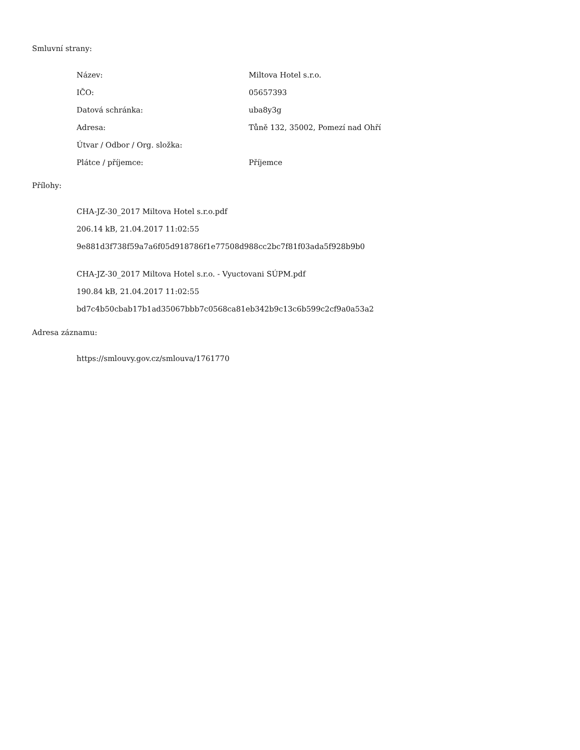Smluvní strany:
| Název: | Miltova Hotel s.r.o. |
| IČO: | 05657393 |
| Datová schránka: | uba8y3g |
| Adresa: | Tůně 132, 35002, Pomezí nad Ohří |
| Útvar / Odbor / Org. složka: | |
| Plátce / příjemce: | Příjemce |
Přílohy:
CHA-JZ-30_2017 Miltova Hotel s.r.o.pdf
206.14 kB, 21.04.2017 11:02:55
9e881d3f738f59a7a6f05d918786f1e77508d988cc2bc7f81f03ada5f928b9b0
CHA-JZ-30_2017 Miltova Hotel s.r.o. - Vyuctovani SÚPM.pdf
190.84 kB, 21.04.2017 11:02:55
bd7c4b50cbab17b1ad35067bbb7c0568ca81eb342b9c13c6b599c2cf9a0a53a2
Adresa záznamu:
https://smlouvy.gov.cz/smlouva/1761770